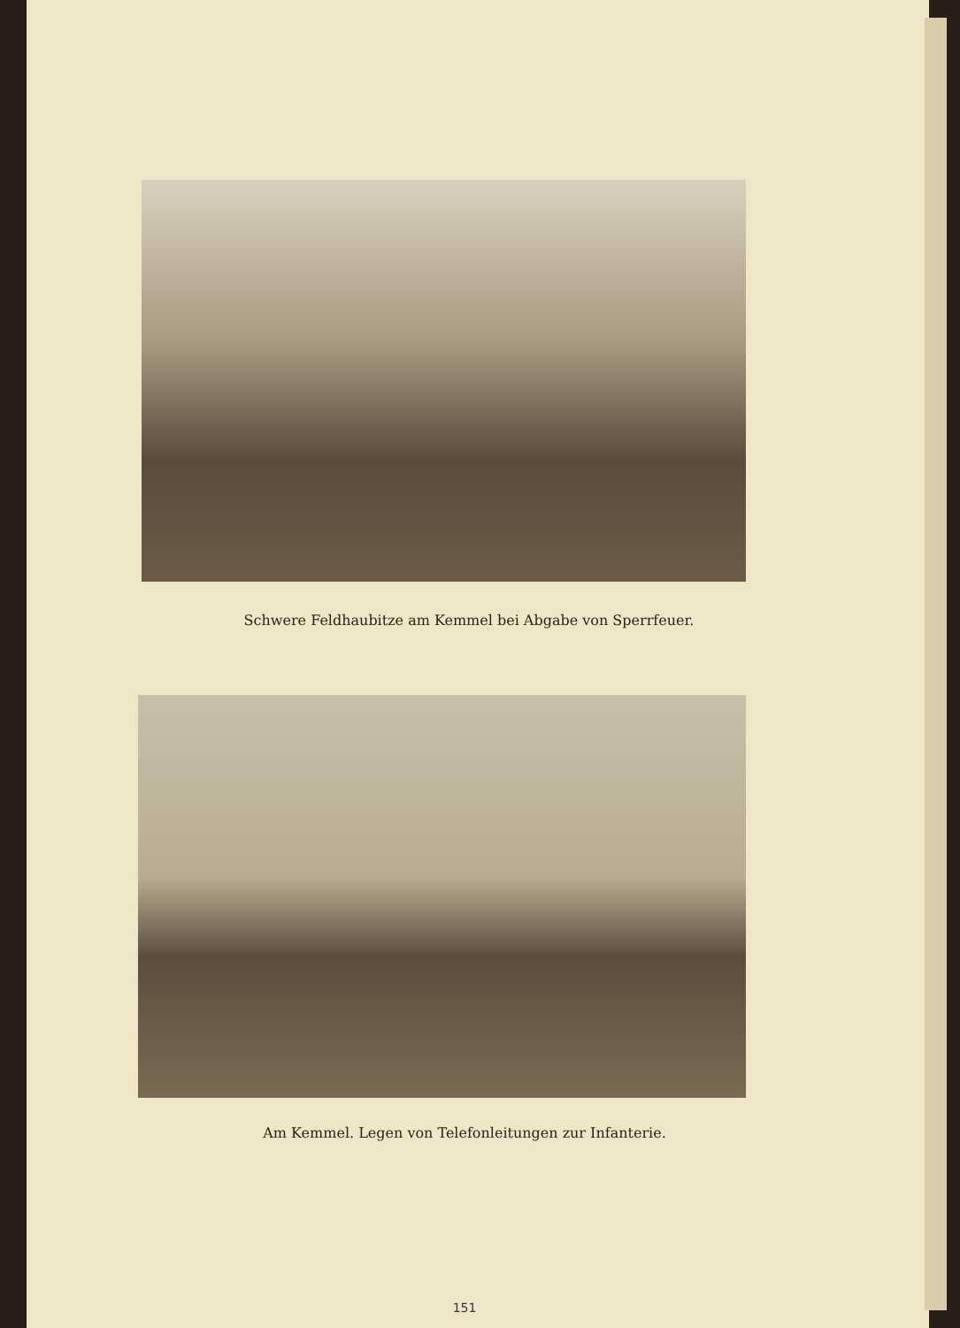Schwere Feldhaubitze am Kemmel bei Abgabe von Sperrfeuer.
Am Kemmel. Legen von Telefonleitungen zur Infanterie.
151